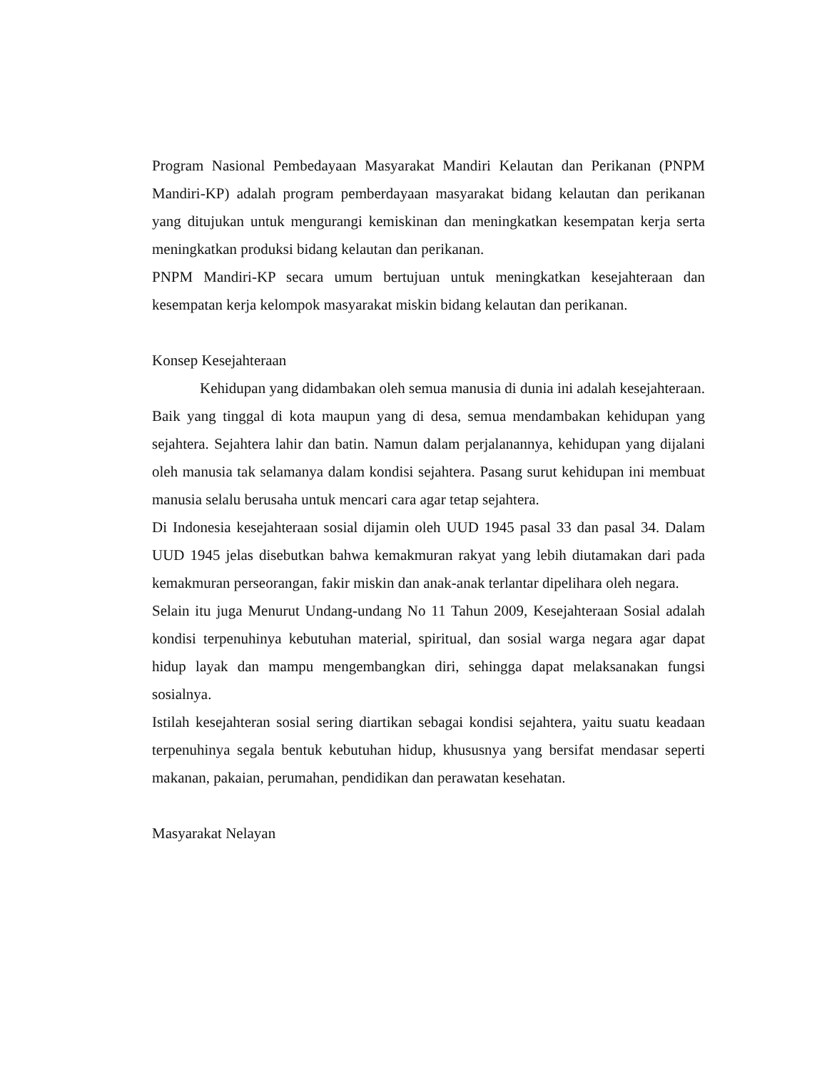Program Nasional Pembedayaan Masyarakat Mandiri Kelautan dan Perikanan (PNPM Mandiri-KP) adalah program pemberdayaan masyarakat bidang kelautan dan perikanan yang ditujukan untuk mengurangi kemiskinan dan meningkatkan kesempatan kerja serta meningkatkan produksi bidang kelautan dan perikanan.
PNPM Mandiri-KP secara umum bertujuan untuk meningkatkan kesejahteraan dan kesempatan kerja kelompok masyarakat miskin bidang kelautan dan perikanan.
Konsep Kesejahteraan
Kehidupan yang didambakan oleh semua manusia di dunia ini adalah kesejahteraan. Baik yang tinggal di kota maupun yang di desa, semua mendambakan kehidupan yang sejahtera. Sejahtera lahir dan batin. Namun dalam perjalanannya, kehidupan yang dijalani oleh manusia tak selamanya dalam kondisi sejahtera. Pasang surut kehidupan ini membuat manusia selalu berusaha untuk mencari cara agar tetap sejahtera.
Di Indonesia kesejahteraan sosial dijamin oleh UUD 1945 pasal 33 dan pasal 34. Dalam UUD 1945 jelas disebutkan bahwa kemakmuran rakyat yang lebih diutamakan dari pada kemakmuran perseorangan, fakir miskin dan anak-anak terlantar dipelihara oleh negara.
Selain itu juga Menurut Undang-undang No 11 Tahun 2009, Kesejahteraan Sosial adalah kondisi terpenuhinya kebutuhan material, spiritual, dan sosial warga negara agar dapat hidup layak dan mampu mengembangkan diri, sehingga dapat melaksanakan fungsi sosialnya.
Istilah kesejahteran sosial sering diartikan sebagai kondisi sejahtera, yaitu suatu keadaan terpenuhinya segala bentuk kebutuhan hidup, khususnya yang bersifat mendasar seperti makanan, pakaian, perumahan, pendidikan dan perawatan kesehatan.
Masyarakat Nelayan